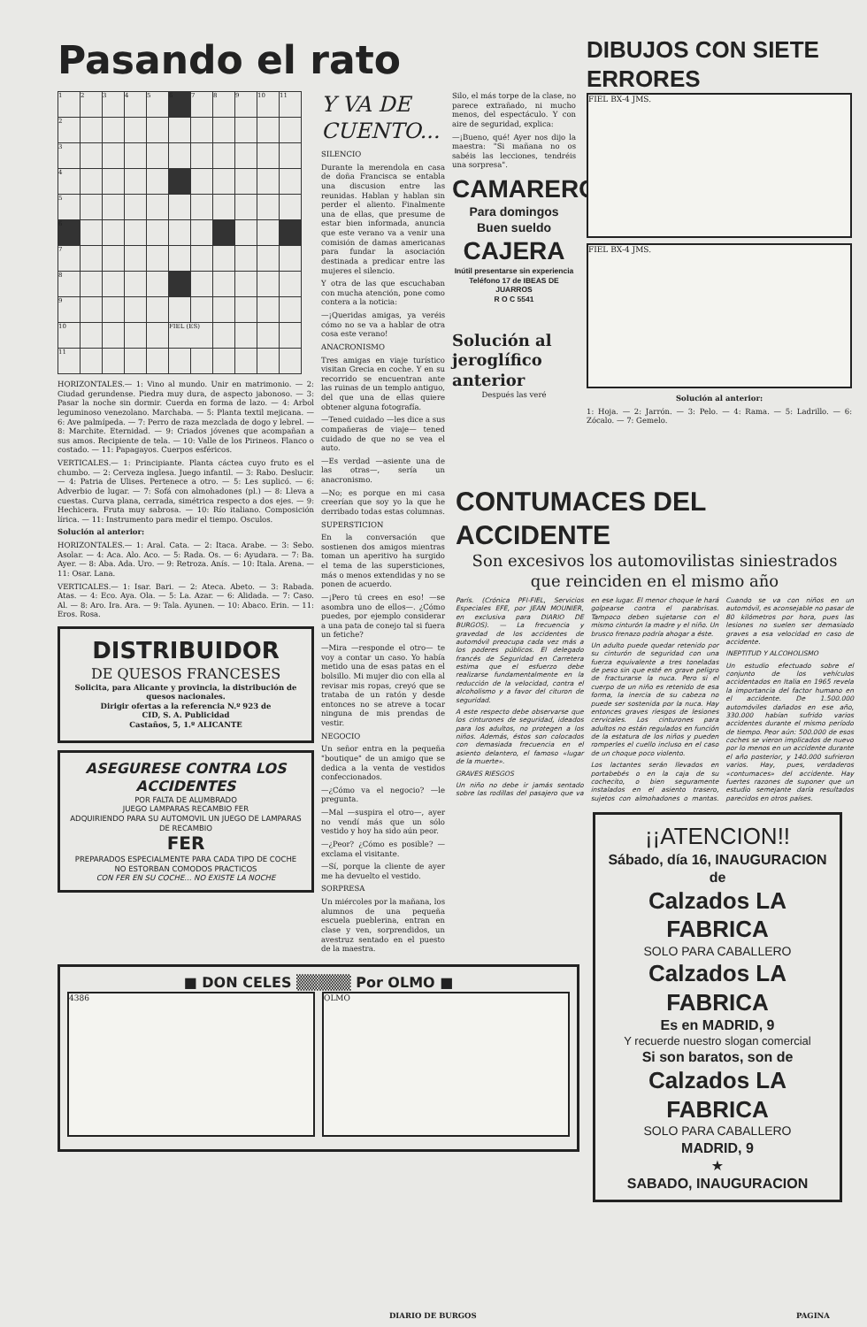Pasando el rato
| 1 | 2 | 3 | 4 | 5 | 6 | 7 | 8 | 9 | 10 | 11 |
| 2 | | | | | | | | | | |
| 3 | | | | | | | | | | |
| 4 | | | | | | | | | | |
| 5 | | | | | | | | | | |
| 6 | | | | | | | | | | |
| 7 | | | | | | | | | | |
| 8 | | | | | | | | | | |
| 9 | | | | | | | | | | |
| 10 | | | | | FIEL (ES) | | | | | |
| 11 | | | | | | | | | | |
HORIZONTALES.— 1: Vino al mundo. Unir en matrimonio. — 2: Ciudad gerundense. Piedra muy dura, de aspecto jabonoso. — 3: Pasar la noche sin dormir. Cuerda en forma de lazo. — 4: Arbol leguminoso venezolano. Marchaba. — 5: Planta textil mejicana. — 6: Ave palmípeda. — 7: Perro de raza mezclada de dogo y lebrel. — 8: Marchite. Eternidad. — 9: Criados jóvenes que acompañan a sus amos. Recipiente de tela. — 10: Valle de los Pirineos. Flanco o costado. — 11: Papagayos. Cuerpos esféricos.
VERTICALES.— 1: Principiante. Planta cáctea cuyo fruto es el chumbo. — 2: Cerveza inglesa. Juego infantil. — 3: Rabo. Deslucir. — 4: Patria de Ulises. Pertenece a otro. — 5: Les suplicó. — 6: Adverbio de lugar. — 7: Sofá con almohadones (pl.) — 8: Lleva a cuestas. Curva plana, cerrada, simétrica respecto a dos ejes. — 9: Hechicera. Fruta muy sabrosa. — 10: Río italiano. Composición lírica. — 11: Instrumento para medir el tiempo. Osculos.
Solución al anterior:
HORIZONTALES.— 1: Aral. Cata. — 2: Itaca. Arabe. — 3: Sebo. Asolar. — 4: Aca. Alo. Aco. — 5: Rada. Os. — 6: Ayudara. — 7: Ba. Ayer. — 8: Aba. Ada. Uro. — 9: Retroza. Anís. — 10: Itala. Arena. — 11: Osar. Lana.
VERTICALES.— 1: Isar. Bari. — 2: Ateca. Abeto. — 3: Rabada. Atas. — 4: Eco. Aya. Ola. — 5: La. Azar. — 6: Alidada. — 7: Caso. Al. — 8: Aro. Ira. Ara. — 9: Tala. Ayunen. — 10: Abaco. Erin. — 11: Eros. Rosa.
DISTRIBUIDOR
DE QUESOS FRANCESES
Solicita, para Alicante y provincia, la distribución de quesos nacionales.
Dirigir ofertas a la referencia N.º 923 de
CID, S. A. Publicidad
Castaños, 5, 1.º ALICANTE
ASEGURESE CONTRA LOS ACCIDENTES
POR FALTA DE ALUMBRADO
JUEGO LAMPARAS RECAMBIO FER
ADQUIRIENDO PARA SU AUTOMOVIL UN JUEGO DE LAMPARAS DE RECAMBIO
FER
PREPARADOS ESPECIALMENTE PARA CADA TIPO DE COCHE
NO ESTORBAN COMODOS PRACTICOS
CON FER EN SU COCHE... NO EXISTE LA NOCHE
Y VA DE CUENTO...
SILENCIO
Durante la merendola en casa de doña Francisca se entabla una discusion entre las reunidas. Hablan y hablan sin perder el aliento. Finalmente una de ellas, que presume de estar bien informada, anuncia que este verano va a venir una comisión de damas americanas para fundar la asociación destinada a predicar entre las mujeres el silencio.
Y otra de las que escuchaban con mucha atención, pone como contera a la noticia:
—¡Queridas amigas, ya veréis cómo no se va a hablar de otra cosa este verano!
ANACRONISMO
Tres amigas en viaje turístico visitan Grecia en coche. Y en su recorrido se encuentran ante las ruinas de un templo antiguo, del que una de ellas quiere obtener alguna fotografía.
—Tened cuidado —les dice a sus compañeras de viaje— tened cuidado de que no se vea el auto.
—Es verdad —asiente una de las otras—, sería un anacronismo.
—No; es porque en mi casa creerían que soy yo la que he derribado todas estas columnas.
SUPERSTICION
En la conversación que sostienen dos amigos mientras toman un aperitivo ha surgido el tema de las supersticiones, más o menos extendidas y no se ponen de acuerdo.
—¡Pero tú crees en eso! —se asombra uno de ellos—. ¿Cómo puedes, por ejemplo considerar a una pata de conejo tal si fuera un fetiche?
—Mira —responde el otro— te voy a contar un caso. Yo había metido una de esas patas en el bolsillo. Mi mujer dio con ella al revisar mis ropas, creyó que se trataba de un ratón y desde entonces no se atreve a tocar ninguna de mis prendas de vestir.
NEGOCIO
Un señor entra en la pequeña "boutique" de un amigo que se dedica a la venta de vestidos confeccionados.
—¿Cómo va el negocio? —le pregunta.
—Mal —suspira el otro—, ayer no vendí más que un sólo vestido y hoy ha sido aún peor.
—¿Peor? ¿Cómo es posible? —exclama el visitante.
—Sí, porque la cliente de ayer me ha devuelto el vestido.
SORPRESA
Un miércoles por la mañana, los alumnos de una pequeña escuela pueblerina, entran en clase y ven, sorprendidos, un avestruz sentado en el puesto de la maestra.
Silo, el más torpe de la clase, no parece extrañado, ni mucho menos, del espectáculo. Y con aire de seguridad, explica:
—¡Bueno, qué! Ayer nos dijo la maestra: "Si mañana no os sabéis las lecciones, tendréis una sorpresa".
CAMAREROS
Para domingos
Buen sueldo
CAJERA
Inútil presentarse sin experiencia
Teléfono 17 de IBEAS DE JUARROS
R O C 5541
Solución al jeroglífico anterior
Después las veré
■ DON CELES ▒▒▒▒▒ Por OLMO ■
4386 OLMO
DIBUJOS CON SIETE ERRORES
FIEL BX-4 JMS.
FIEL BX-4 JMS.
Solución al anterior:
1: Hoja. — 2: Jarrón. — 3: Pelo. — 4: Rama. — 5: Ladrillo. — 6: Zócalo. — 7: Gemelo.
CONTUMACES DEL ACCIDENTE
Son excesivos los automovilistas siniestrados que reinciden en el mismo año
París. (Crónica PFI-FIEL, Servicios Especiales EFE, por JEAN MOUNIER, en exclusiva para DIARIO DE BURGOS). — La frecuencia y gravedad de los accidentes de automóvil preocupa cada vez más a los poderes públicos. El delegado francés de Seguridad en Carretera estima que el esfuerzo debe realizarse fundamentalmente en la reducción de la velocidad, contra el alcoholismo y a favor del cituron de seguridad.
A este respecto debe observarse que los cinturones de seguridad, ideados para los adultos, no protegen a los niños. Además, éstos son colocados con demasiada frecuencia en el asiento delantero, el famoso «lugar de la muerte».
GRAVES RIESGOS
Un niño no debe ir jamás sentado sobre las rodillas del pasajero que va en ese lugar. El menor choque le hará golpearse contra el parabrisas. Tampoco deben sujetarse con el mismo cinturón la madre y el niño. Un brusco frenazo podría ahogar a éste.
Un adulto puede quedar retenido por su cinturón de seguridad con una fuerza equivalente a tres toneladas de peso sin que esté en grave peligro de fracturarse la nuca. Pero si el cuerpo de un niño es retenido de esa forma, la inercia de su cabeza no puede ser sostenida por la nuca. Hay entonces graves riesgos de lesiones cervicales. Los cinturones para adultos no están regulados en función de la estatura de los niños y pueden romperles el cuello incluso en el caso de un choque poco violento.
Los lactantes serán llevados en portabebés o en la caja de su cochecito, o bien seguramente instalados en el asiento trasero, sujetos con almohadones o mantas. Cuando se va con niños en un automóvil, es aconsejable no pasar de 80 kilómetros por hora, pues las lesiones no suelen ser demasiado graves a esa velocidad en caso de accidente.
INEPTITUD Y ALCOHOLISMO
Un estudio efectuado sobre el conjunto de los vehículos accidentados en Italia en 1965 revela la importancia del factor humano en el accidente. De 1.500.000 automóviles dañados en ese año, 330.000 habían sufrido varios accidentes durante el mismo período de tiempo. Peor aún: 500.000 de esos coches se vieron implicados de nuevo por lo menos en un accidente durante el año posterior, y 140.000 sufrieron varios. Hay, pues, verdaderos «contumaces» del accidente. Hay fuertes razones de suponer que un estudio semejante daría resultados parecidos en otros países.
¡¡ATENCION!!
Sábado, día 16, INAUGURACION de
Calzados LA FABRICA
SOLO PARA CABALLERO
Calzados LA FABRICA
Es en MADRID, 9
Y recuerde nuestro slogan comercial
Si son baratos, son de
Calzados LA FABRICA
SOLO PARA CABALLERO
MADRID, 9
★
SABADO, INAUGURACION
DIARIO DE BURGOS PAGINA